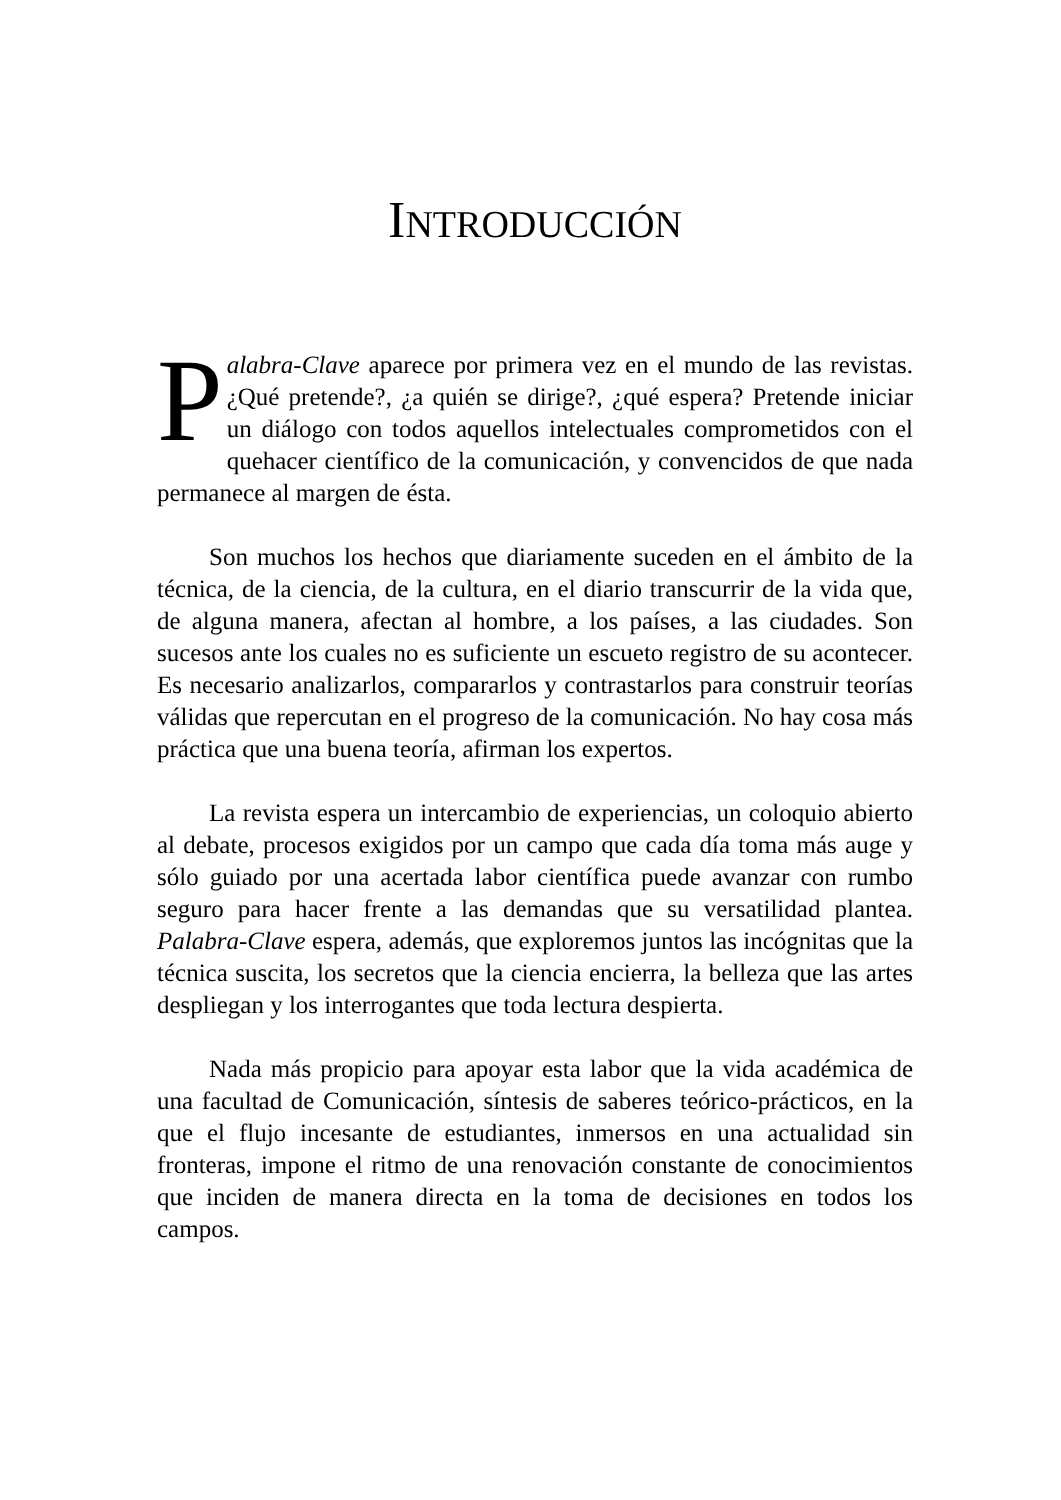INTRODUCCIÓN
Palabra-Clave aparece por primera vez en el mundo de las revistas. ¿Qué pretende?, ¿a quién se dirige?, ¿qué espera? Pretende iniciar un diálogo con todos aquellos intelectuales comprometidos con el quehacer científico de la comunicación, y convencidos de que nada permanece al margen de ésta.
Son muchos los hechos que diariamente suceden en el ámbito de la técnica, de la ciencia, de la cultura, en el diario transcurrir de la vida que, de alguna manera, afectan al hombre, a los países, a las ciudades. Son sucesos ante los cuales no es suficiente un escueto registro de su acontecer. Es necesario analizarlos, compararlos y contrastarlos para construir teorías válidas que repercutan en el progreso de la comunicación. No hay cosa más práctica que una buena teoría, afirman los expertos.
La revista espera un intercambio de experiencias, un coloquio abierto al debate, procesos exigidos por un campo que cada día toma más auge y sólo guiado por una acertada labor científica puede avanzar con rumbo seguro para hacer frente a las demandas que su versatilidad plantea. Palabra-Clave espera, además, que exploremos juntos las incógnitas que la técnica suscita, los secretos que la ciencia encierra, la belleza que las artes despliegan y los interrogantes que toda lectura despierta.
Nada más propicio para apoyar esta labor que la vida académica de una facultad de Comunicación, síntesis de saberes teórico-prácticos, en la que el flujo incesante de estudiantes, inmersos en una actualidad sin fronteras, impone el ritmo de una renovación constante de conocimientos que inciden de manera directa en la toma de decisiones en todos los campos.